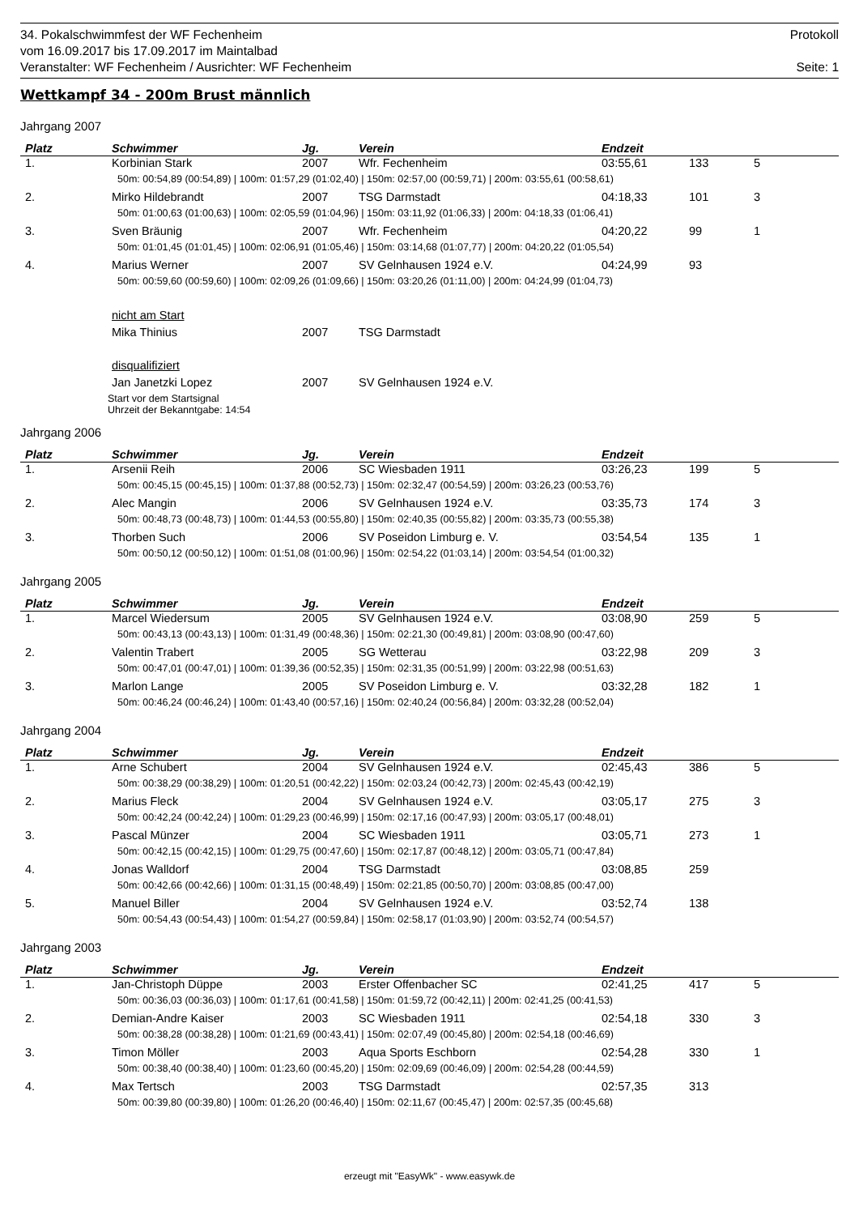34. Pokalschwimmfest der WF Fechenheim Protokoll
vom 16.09.2017 bis 17.09.2017 im Maintalbad
Veranstalter: WF Fechenheim / Ausrichter: WF Fechenheim Seite: 1
Wettkampf 34 - 200m Brust männlich
Jahrgang 2007
| Platz | Schwimmer | Jg. | Verein | Endzeit | | |
| --- | --- | --- | --- | --- | --- | --- |
| 1. | Korbinian Stark | 2007 | Wfr. Fechenheim | 03:55,61 | 133 | 5 |
| 50m: 00:54,89 (00:54,89) / 100m: 01:57,29 (01:02,40) / 150m: 02:57,00 (00:59,71) / 200m: 03:55,61 (00:58,61) | | | | | | |
| 2. | Mirko Hildebrandt | 2007 | TSG Darmstadt | 04:18,33 | 101 | 3 |
| 50m: 01:00,63 (01:00,63) / 100m: 02:05,59 (01:04,96) / 150m: 03:11,92 (01:06,33) / 200m: 04:18,33 (01:06,41) | | | | | | |
| 3. | Sven Bräunig | 2007 | Wfr. Fechenheim | 04:20,22 | 99 | 1 |
| 50m: 01:01,45 (01:01,45) / 100m: 02:06,91 (01:05,46) / 150m: 03:14,68 (01:07,77) / 200m: 04:20,22 (01:05,54) | | | | | | |
| 4. | Marius Werner | 2007 | SV Gelnhausen 1924 e.V. | 04:24,99 | 93 | |
| 50m: 00:59,60 (00:59,60) / 100m: 02:09,26 (01:09,66) / 150m: 03:20,26 (01:11,00) / 200m: 04:24,99 (01:04,73) | | | | | | |
| | nicht am Start | | | | | |
| | Mika Thinius | 2007 | TSG Darmstadt | | | |
| | disqualifiziert | | | | | |
| | Jan Janetzki Lopez | 2007 | SV Gelnhausen 1924 e.V. | | | |
| Start vor dem Startsignal Uhrzeit der Bekanntgabe: 14:54 | | | | | | |
Jahrgang 2006
| Platz | Schwimmer | Jg. | Verein | Endzeit | | |
| --- | --- | --- | --- | --- | --- | --- |
| 1. | Arsenii Reih | 2006 | SC Wiesbaden 1911 | 03:26,23 | 199 | 5 |
| 50m: 00:45,15 (00:45,15) / 100m: 01:37,88 (00:52,73) / 150m: 02:32,47 (00:54,59) / 200m: 03:26,23 (00:53,76) | | | | | | |
| 2. | Alec Mangin | 2006 | SV Gelnhausen 1924 e.V. | 03:35,73 | 174 | 3 |
| 50m: 00:48,73 (00:48,73) / 100m: 01:44,53 (00:55,80) / 150m: 02:40,35 (00:55,82) / 200m: 03:35,73 (00:55,38) | | | | | | |
| 3. | Thorben Such | 2006 | SV Poseidon Limburg e. V. | 03:54,54 | 135 | 1 |
| 50m: 00:50,12 (00:50,12) / 100m: 01:51,08 (01:00,96) / 150m: 02:54,22 (01:03,14) / 200m: 03:54,54 (01:00,32) | | | | | | |
Jahrgang 2005
| Platz | Schwimmer | Jg. | Verein | Endzeit | | |
| --- | --- | --- | --- | --- | --- | --- |
| 1. | Marcel Wiedersum | 2005 | SV Gelnhausen 1924 e.V. | 03:08,90 | 259 | 5 |
| 50m: 00:43,13 (00:43,13) / 100m: 01:31,49 (00:48,36) / 150m: 02:21,30 (00:49,81) / 200m: 03:08,90 (00:47,60) | | | | | | |
| 2. | Valentin Trabert | 2005 | SG Wetterau | 03:22,98 | 209 | 3 |
| 50m: 00:47,01 (00:47,01) / 100m: 01:39,36 (00:52,35) / 150m: 02:31,35 (00:51,99) / 200m: 03:22,98 (00:51,63) | | | | | | |
| 3. | Marlon Lange | 2005 | SV Poseidon Limburg e. V. | 03:32,28 | 182 | 1 |
| 50m: 00:46,24 (00:46,24) / 100m: 01:43,40 (00:57,16) / 150m: 02:40,24 (00:56,84) / 200m: 03:32,28 (00:52,04) | | | | | | |
Jahrgang 2004
| Platz | Schwimmer | Jg. | Verein | Endzeit | | |
| --- | --- | --- | --- | --- | --- | --- |
| 1. | Arne Schubert | 2004 | SV Gelnhausen 1924 e.V. | 02:45,43 | 386 | 5 |
| 50m: 00:38,29 (00:38,29) / 100m: 01:20,51 (00:42,22) / 150m: 02:03,24 (00:42,73) / 200m: 02:45,43 (00:42,19) | | | | | | |
| 2. | Marius Fleck | 2004 | SV Gelnhausen 1924 e.V. | 03:05,17 | 275 | 3 |
| 50m: 00:42,24 (00:42,24) / 100m: 01:29,23 (00:46,99) / 150m: 02:17,16 (00:47,93) / 200m: 03:05,17 (00:48,01) | | | | | | |
| 3. | Pascal Münzer | 2004 | SC Wiesbaden 1911 | 03:05,71 | 273 | 1 |
| 50m: 00:42,15 (00:42,15) / 100m: 01:29,75 (00:47,60) / 150m: 02:17,87 (00:48,12) / 200m: 03:05,71 (00:47,84) | | | | | | |
| 4. | Jonas Walldorf | 2004 | TSG Darmstadt | 03:08,85 | 259 | |
| 50m: 00:42,66 (00:42,66) / 100m: 01:31,15 (00:48,49) / 150m: 02:21,85 (00:50,70) / 200m: 03:08,85 (00:47,00) | | | | | | |
| 5. | Manuel Biller | 2004 | SV Gelnhausen 1924 e.V. | 03:52,74 | 138 | |
| 50m: 00:54,43 (00:54,43) / 100m: 01:54,27 (00:59,84) / 150m: 02:58,17 (01:03,90) / 200m: 03:52,74 (00:54,57) | | | | | | |
Jahrgang 2003
| Platz | Schwimmer | Jg. | Verein | Endzeit | | |
| --- | --- | --- | --- | --- | --- | --- |
| 1. | Jan-Christoph Düppe | 2003 | Erster Offenbacher SC | 02:41,25 | 417 | 5 |
| 50m: 00:36,03 (00:36,03) / 100m: 01:17,61 (00:41,58) / 150m: 01:59,72 (00:42,11) / 200m: 02:41,25 (00:41,53) | | | | | | |
| 2. | Demian-Andre Kaiser | 2003 | SC Wiesbaden 1911 | 02:54,18 | 330 | 3 |
| 50m: 00:38,28 (00:38,28) / 100m: 01:21,69 (00:43,41) / 150m: 02:07,49 (00:45,80) / 200m: 02:54,18 (00:46,69) | | | | | | |
| 3. | Timon Möller | 2003 | Aqua Sports Eschborn | 02:54,28 | 330 | 1 |
| 50m: 00:38,40 (00:38,40) / 100m: 01:23,60 (00:45,20) / 150m: 02:09,69 (00:46,09) / 200m: 02:54,28 (00:44,59) | | | | | | |
| 4. | Max Tertsch | 2003 | TSG Darmstadt | 02:57,35 | 313 | |
| 50m: 00:39,80 (00:39,80) / 100m: 01:26,20 (00:46,40) / 150m: 02:11,67 (00:45,47) / 200m: 02:57,35 (00:45,68) | | | | | | |
erzeugt mit "EasyWk" - www.easywk.de